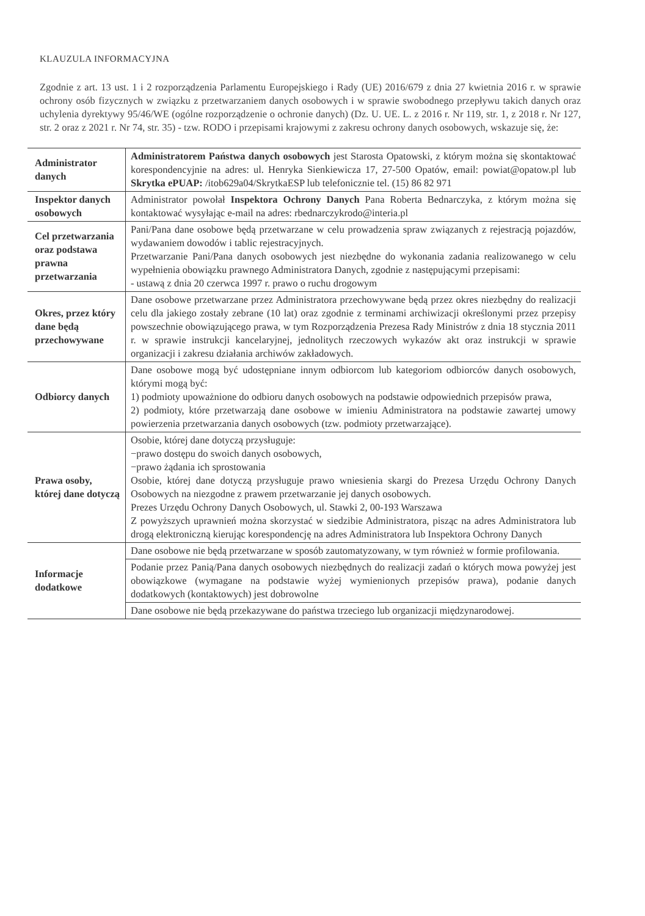KLAUZULA INFORMACYJNA
Zgodnie z art. 13 ust. 1 i 2 rozporządzenia Parlamentu Europejskiego i Rady (UE) 2016/679 z dnia 27 kwietnia 2016 r. w sprawie ochrony osób fizycznych w związku z przetwarzaniem danych osobowych i w sprawie swobodnego przepływu takich danych oraz uchylenia dyrektywy 95/46/WE (ogólne rozporządzenie o ochronie danych) (Dz. U. UE. L. z 2016 r. Nr 119, str. 1, z 2018 r. Nr 127, str. 2 oraz z 2021 r. Nr 74, str. 35) - tzw. RODO i przepisami krajowymi z zakresu ochrony danych osobowych, wskazuje się, że:
| Administrator danych | Administratorem Państwa danych osobowych jest Starosta Opatowski, z którym można się skontaktować korespondencyjnie na adres: ul. Henryka Sienkiewicza 17, 27-500 Opatów, email: powiat@opatow.pl lub Skrytka ePUAP: /itob629a04/SkrytkaESP lub telefonicznie tel. (15) 86 82 971 |
| Inspektor danych osobowych | Administrator powołał Inspektora Ochrony Danych Pana Roberta Bednarczyka, z którym można się kontaktować wysyłając e-mail na adres: rbednarczykrodo@interia.pl |
| Cel przetwarzania oraz podstawa prawna przetwarzania | Pani/Pana dane osobowe będą przetwarzane w celu prowadzenia spraw związanych z rejestracją pojazdów, wydawaniem dowodów i tablic rejestracyjnych. Przetwarzanie Pani/Pana danych osobowych jest niezbędne do wykonania zadania realizowanego w celu wypełnienia obowiązku prawnego Administratora Danych, zgodnie z następującymi przepisami: - ustawą z dnia 20 czerwca 1997 r. prawo o ruchu drogowym |
| Okres, przez który dane będą przechowywane | Dane osobowe przetwarzane przez Administratora przechowywane będą przez okres niezbędny do realizacji celu dla jakiego zostały zebrane (10 lat) oraz zgodnie z terminami archiwizacji określonymi przez przepisy powszechnie obowiązującego prawa, w tym Rozporządzenia Prezesa Rady Ministrów z dnia 18 stycznia 2011 r. w sprawie instrukcji kancelaryjnej, jednolitych rzeczowych wykazów akt oraz instrukcji w sprawie organizacji i zakresu działania archiwów zakładowych. |
| Odbiorcy danych | Dane osobowe mogą być udostępniane innym odbiorcom lub kategoriom odbiorców danych osobowych, którymi mogą być: 1) podmioty upoważnione do odbioru danych osobowych na podstawie odpowiednich przepisów prawa, 2) podmioty, które przetwarzają dane osobowe w imieniu Administratora na podstawie zawartej umowy powierzenia przetwarzania danych osobowych (tzw. podmioty przetwarzające). |
| Prawa osoby, której dane dotyczą | Osobie, której dane dotyczą przysługuje: −prawo dostępu do swoich danych osobowych, −prawo żądania ich sprostowania Osobie, której dane dotyczą przysługuje prawo wniesienia skargi do Prezesa Urzędu Ochrony Danych Osobowych na niezgodne z prawem przetwarzanie jej danych osobowych. Prezes Urzędu Ochrony Danych Osobowych, ul. Stawki 2, 00-193 Warszawa Z powyższych uprawnień można skorzystać w siedzibie Administratora, pisząc na adres Administratora lub drogą elektroniczną kierując korespondencję na adres Administratora lub Inspektora Ochrony Danych |
| Informacje dodatkowe | Dane osobowe nie będą przetwarzane w sposób zautomatyzowany, w tym również w formie profilowania. |
| | Podanie przez Panią/Pana danych osobowych niezbędnych do realizacji zadań o których mowa powyżej jest obowiązkowe (wymagane na podstawie wyżej wymienionych przepisów prawa), podanie danych dodatkowych (kontaktowych) jest dobrowolne |
| | Dane osobowe nie będą przekazywane do państwa trzeciego lub organizacji międzynarodowej. |